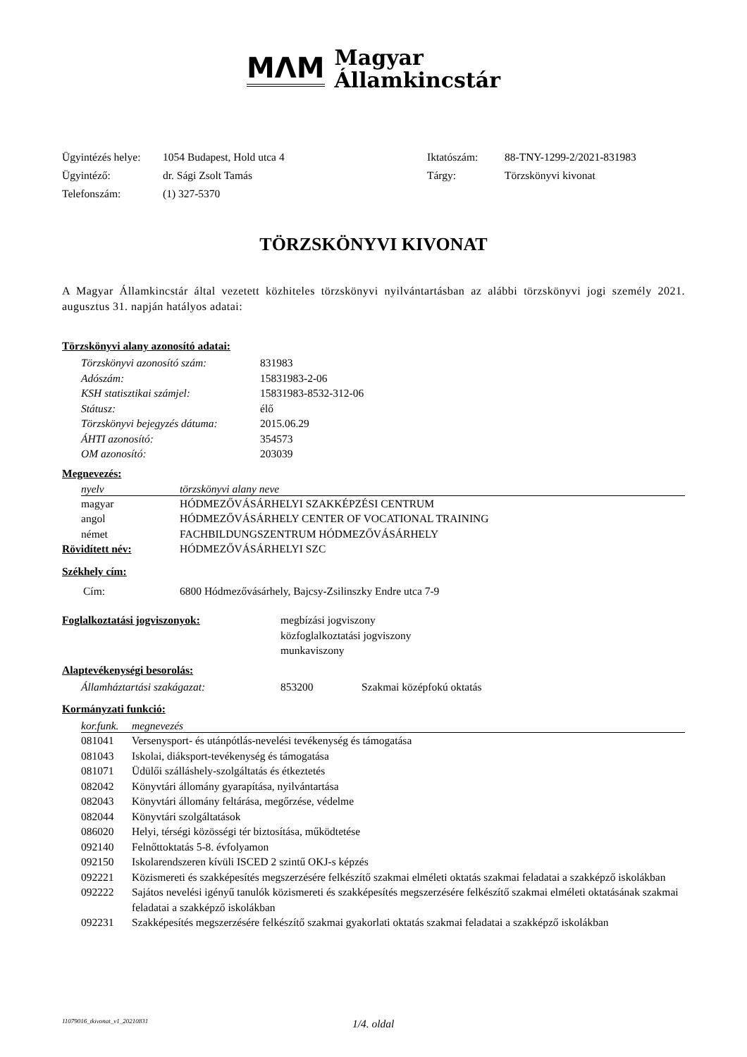MΛM
Magyar
Államkincstár
| Ügyintézés helye: | 1054 Budapest, Hold utca 4 | Iktatószám: | 88-TNY-1299-2/2021-831983 |
| Ügyintéző: | dr. Sági Zsolt Tamás | Tárgy: | Törzskönyvi kivonat |
| Telefonszám: | (1) 327-5370 | | |
TÖRZSKÖNYVI KIVONAT
A Magyar Államkincstár által vezetett közhiteles törzskönyvi nyilvántartásban az alábbi törzskönyvi jogi személy 2021. augusztus 31. napján hatályos adatai:
Törzskönyvi alany azonosító adatai:
| Törzskönyvi azonosító szám: | 831983 |
| Adószám: | 15831983-2-06 |
| KSH statisztikai számjel: | 15831983-8532-312-06 |
| Státusz: | élő |
| Törzskönyvi bejegyzés dátuma: | 2015.06.29 |
| ÁHTI azonosító: | 354573 |
| OM azonosító: | 203039 |
Megnevezés:
| nyelv | törzskönyvi alany neve |
| --- | --- |
| magyar | HÓDMEZŐVÁSÁRHELYI SZAKKÉPZÉSI CENTRUM |
| angol | HÓDMEZŐVÁSÁRHELY CENTER OF VOCATIONAL TRAINING |
| német | FACHBILDUNGSZENTRUM HÓDMEZŐVÁSÁRHELY |
| Rövidített név: | HÓDMEZŐVÁSÁRHELYI SZC |
Székhely cím:
| Cím: | 6800 Hódmezővásárhely, Bajcsy-Zsilinszky Endre utca 7-9 |
| Foglalkoztatási jogviszonyok: | megbízási jogviszony közfoglalkoztatási jogviszony munkaviszony |
Alaptevékenységi besorolás:
| Államháztartási szakágazat: | 853200 | Szakmai középfokú oktatás |
Kormányzati funkció:
| kor.funk. | megnevezés |
| --- | --- |
| 081041 | Versenysport- és utánpótlás-nevelési tevékenység és támogatása |
| 081043 | Iskolai, diáksport-tevékenység és támogatása |
| 081071 | Üdülői szálláshely-szolgáltatás és étkeztetés |
| 082042 | Könyvtári állomány gyarapítása, nyilvántartása |
| 082043 | Könyvtári állomány feltárása, megőrzése, védelme |
| 082044 | Könyvtári szolgáltatások |
| 086020 | Helyi, térségi közösségi tér biztosítása, működtetése |
| 092140 | Felnőttoktatás 5-8. évfolyamon |
| 092150 | Iskolarendszeren kívüli ISCED 2 szintű OKJ-s képzés |
| 092221 | Közismereti és szakképesítés megszerzésére felkészítő szakmai elméleti oktatás szakmai feladatai a szakképző iskolákban |
| 092222 | Sajátos nevelési igényű tanulók közismereti és szakképesítés megszerzésére felkészítő szakmai elméleti oktatásának szakmai feladatai a szakképző iskolákban |
| 092231 | Szakképesítés megszerzésére felkészítő szakmai gyakorlati oktatás szakmai feladatai a szakképző iskolákban |
11079016_tkivonat_v1_20210831 1/4. oldal